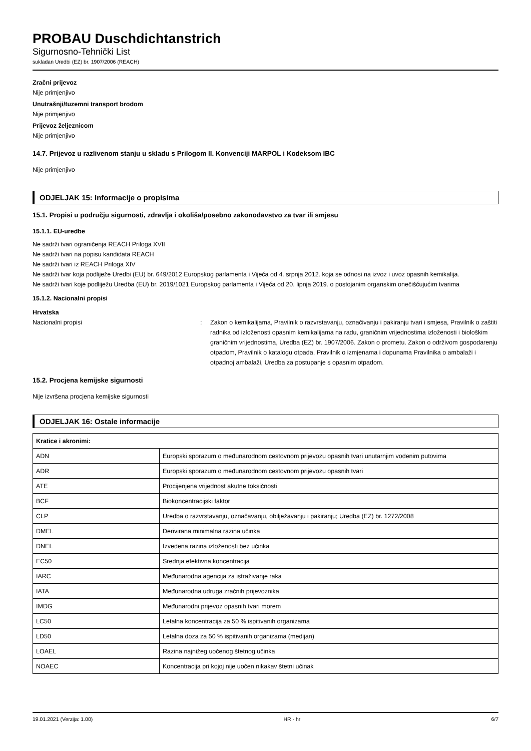PROBAU Duschdichtanstrich
Sigurnosno-Tehnički List
sukladan Uredbi (EZ) br. 1907/2006 (REACH)
Zračni prijevoz
Nije primjenjivo
Unutrašnji/tuzemni transport brodom
Nije primjenjivo
Prijevoz željeznicom
Nije primjenjivo
14.7. Prijevoz u razlivenom stanju u skladu s Prilogom II. Konvenciji MARPOL i Kodeksom IBC
Nije primjenjivo
ODJELJAK 15: Informacije o propisima
15.1. Propisi u području sigurnosti, zdravlja i okoliša/posebno zakonodavstvo za tvar ili smjesu
15.1.1. EU-uredbe
Ne sadrži tvari ograničenja REACH Priloga XVII
Ne sadrži tvari na popisu kandidata REACH
Ne sadrži tvari iz REACH Priloga XIV
Ne sadrži tvar koja podliježe Uredbi (EU) br. 649/2012 Europskog parlamenta i Vijeća od 4. srpnja 2012. koja se odnosi na izvoz i uvoz opasnih kemikalija.
Ne sadrži tvari koje podliježu Uredba (EU) br. 2019/1021 Europskog parlamenta i Vijeća od 20. lipnja 2019. o postojanim organskim onečišćujućim tvarima
15.1.2. Nacionalni propisi
Hrvatska
Nacionalni propisi : Zakon o kemikalijama, Pravilnik o razvrstavanju, označivanju i pakiranju tvari i smjesa, Pravilnik o zaštiti radnika od izloženosti opasnim kemikalijama na radu, graničnim vrijednostima izloženosti i biološkim graničnim vrijednostima, Uredba (EZ) br. 1907/2006. Zakon o prometu. Zakon o održivom gospodarenju otpadom, Pravilnik o katalogu otpada, Pravilnik o izmjenama i dopunama Pravilnika o ambalaži i otpadnoj ambalaži, Uredba za postupanje s opasnim otpadom.
15.2. Procjena kemijske sigurnosti
Nije izvršena procjena kemijske sigurnosti
ODJELJAK 16: Ostale informacije
| Kratice i akronimi: | |
| --- | --- |
| ADN | Europski sporazum o međunarodnom cestovnom prijevozu opasnih tvari unutarnjim vodenim putovima |
| ADR | Europski sporazum o međunarodnom cestovnom prijevozu opasnih tvari |
| ATE | Procijenjena vrijednost akutne toksičnosti |
| BCF | Biokoncentracijski faktor |
| CLP | Uredba o razvrstavanju, označavanju, obilježavanju i pakiranju; Uredba (EZ) br. 1272/2008 |
| DMEL | Derivirana minimalna razina učinka |
| DNEL | Izvedena razina izloženosti bez učinka |
| EC50 | Srednja efektivna koncentracija |
| IARC | Međunarodna agencija za istraživanje raka |
| IATA | Međunarodna udruga zračnih prijevoznika |
| IMDG | Međunarodni prijevoz opasnih tvari morem |
| LC50 | Letalna koncentracija za 50 % ispitivanih organizama |
| LD50 | Letalna doza za 50 % ispitivanih organizama (medijan) |
| LOAEL | Razina najnižeg uočenog štetnog učinka |
| NOAEC | Koncentracija pri kojoj nije uočen nikakav štetni učinak |
19.01.2021 (Verzija: 1.00) HR - hr 6/7